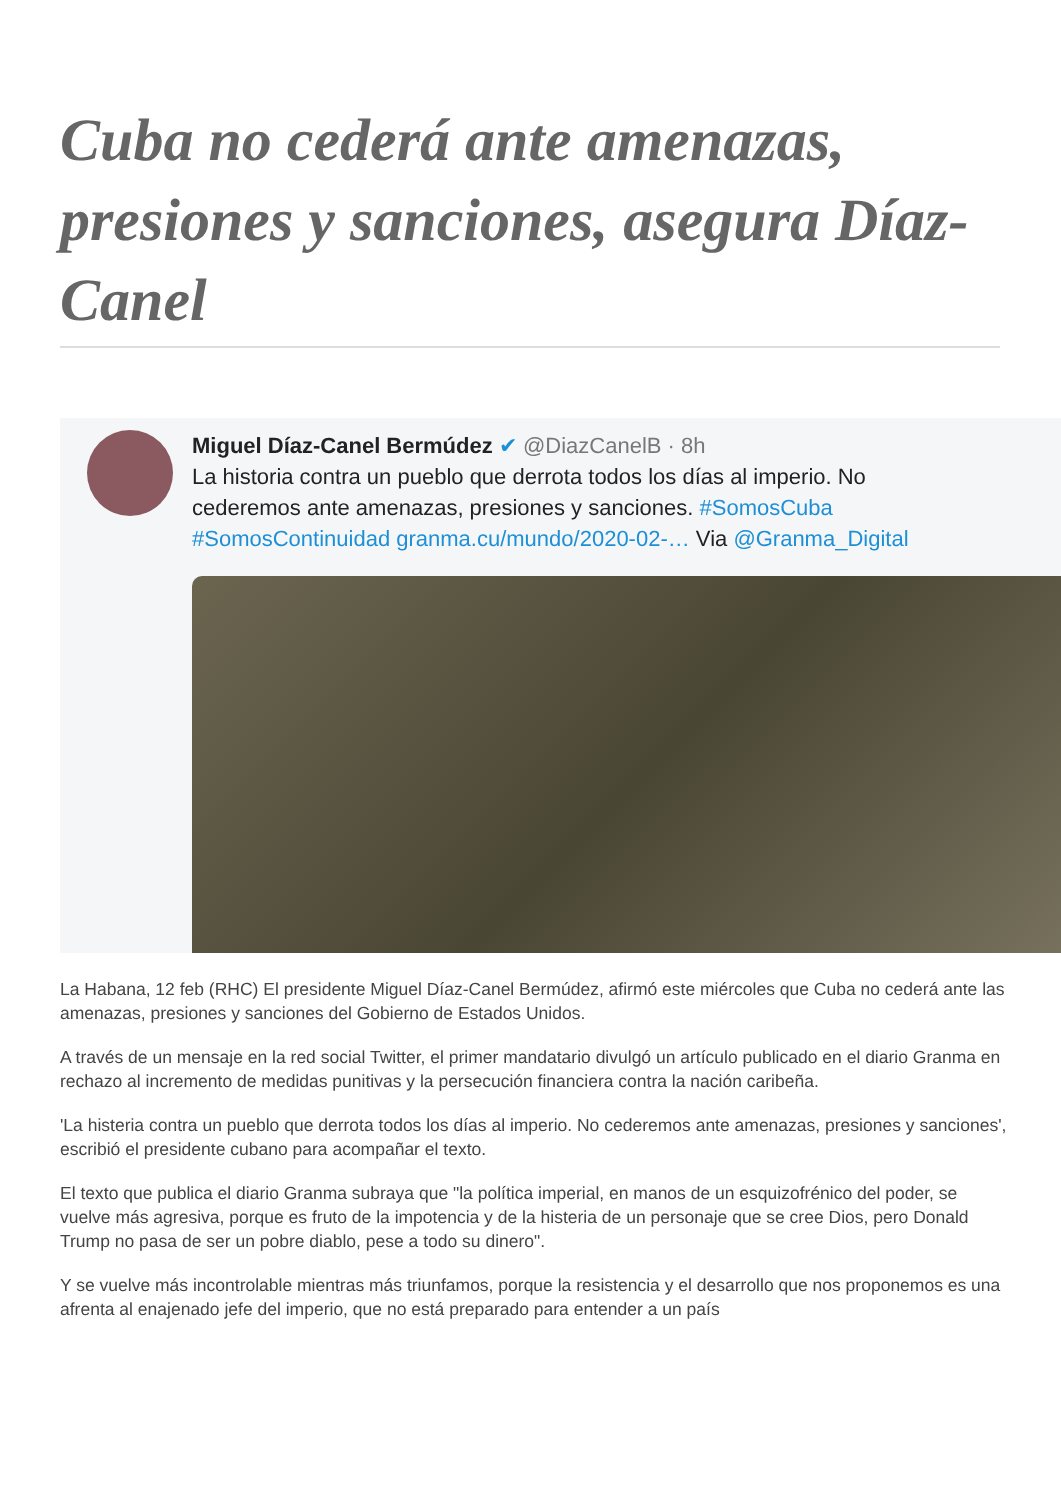Cuba no cederá ante amenazas, presiones y sanciones, asegura Díaz-Canel
Miguel Díaz-Canel Bermúdez ✔ @DiazCanelB · 8h
La historia contra un pueblo que derrota todos los días al imperio. No
cederemos ante amenazas, presiones y sanciones. #SomosCuba
#SomosContinuidad granma.cu/mundo/2020-02-… Via @Granma_Digital
La Habana, 12 feb (RHC) El presidente Miguel Díaz-Canel Bermúdez, afirmó este miércoles que Cuba no cederá ante las amenazas, presiones y sanciones del Gobierno de Estados Unidos.
A través de un mensaje en la red social Twitter, el primer mandatario divulgó un artículo publicado en el diario Granma en rechazo al incremento de medidas punitivas y la persecución financiera contra la nación caribeña.
'La histeria contra un pueblo que derrota todos los días al imperio. No cederemos ante amenazas, presiones y sanciones', escribió el presidente cubano para acompañar el texto.
El texto que publica el diario Granma subraya que "la política imperial, en manos de un esquizofrénico del poder, se vuelve más agresiva, porque es fruto de la impotencia y de la histeria de un personaje que se cree Dios, pero Donald Trump no pasa de ser un pobre diablo, pese a todo su dinero".
Y se vuelve más incontrolable mientras más triunfamos, porque la resistencia y el desarrollo que nos proponemos es una afrenta al enajenado jefe del imperio, que no está preparado para entender a un país